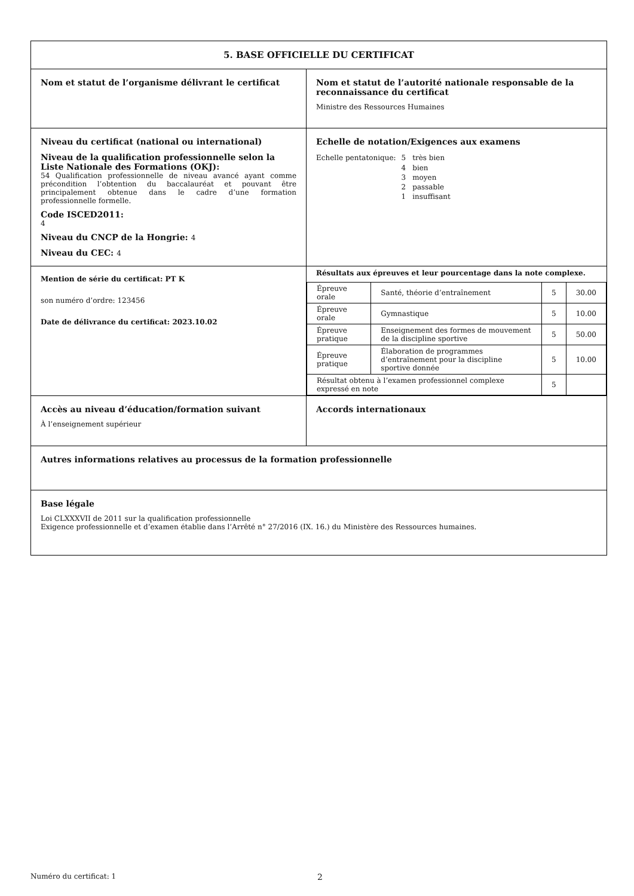| 5. BASE OFFICIELLE DU CERTIFICAT | |
| Nom et statut de l’organisme délivrant le certificat | Nom et statut de l’autorité nationale responsable de la reconnaissance du certificat Ministre des Ressources Humaines |
| Niveau du certificat (national ou international) Niveau de la qualification professionnelle selon la Liste Nationale des Formations (OKJ): 54 Qualification professionnelle de niveau avancé ayant comme précondition l’obtention du baccalauréat et pouvant être principalement obtenue dans le cadre d’une formation professionnelle formelle. Code ISCED2011: 4 Niveau du CNCP de la Hongrie: 4 Niveau du CEC: 4 | Echelle de notation/Exigences aux examens / Echelle pentatonique: / 5 / très bien / / / 4 / bien / / / 3 / moyen / / / 2 / passable / / / 1 / insuffisant / |
| Mention de série du certificat: PT K son numéro d’ordre: 123456 Date de délivrance du certificat: 2023.10.02 | Résultats aux épreuves et leur pourcentage dans la note complexe. / Épreuve orale / Santé, théorie d’entraînement / 5 / 30.00 / / Épreuve orale / Gymnastique / 5 / 10.00 / / Épreuve pratique / Enseignement des formes de mouvement de la discipline sportive / 5 / 50.00 / / Épreuve pratique / Élaboration de programmes d’entraînement pour la discipline sportive donnée / 5 / 10.00 / / Résultat obtenu à l’examen professionnel complexe expressé en note / / 5 / / |
| Accès au niveau d’éducation/formation suivant À l’enseignement supérieur | Accords internationaux |
| Autres informations relatives au processus de la formation professionnelle | |
| Base légale Loi CLXXXVII de 2011 sur la qualification professionnelle Exigence professionnelle et d’examen établie dans l’Arrêté n° 27/2016 (IX. 16.) du Ministère des Ressources humaines. | |
Numéro du certificat: 1 2